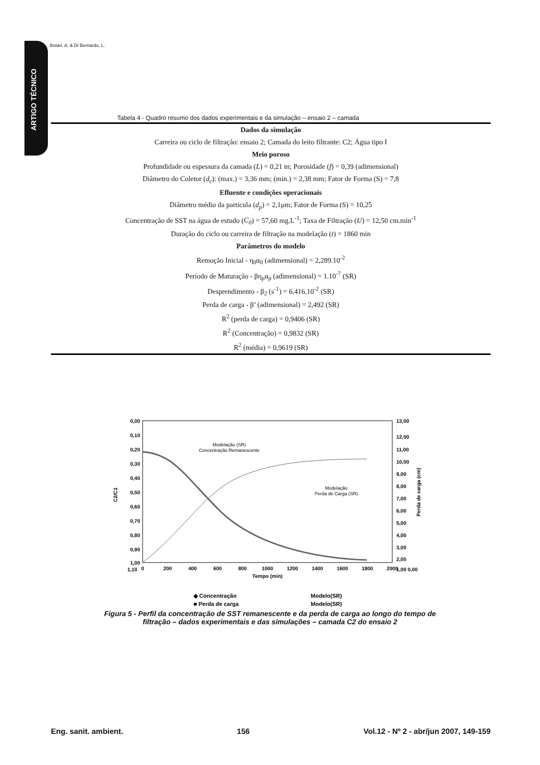ARTIGO TÉCNICO
Botari, A. & Di Bernardo, L.
Tabela 4 - Quadro resumo dos dados experimentais e da simulação – ensaio 2 – camada
| Dados da simulação |
| --- |
| Carreira ou ciclo de filtração: ensaio 2; Camada do leito filtrante: C2; Água tipo I |
| Meio poroso |
| Profundidade ou espessura da camada ( L ) = 0,21 m; Porosidade ( f ) = 0,39 (adimensional) |
| Diâmetro do Coletor ( d<sub>c</sub> ): (max.) = 3,36 mm; (mín.) = 2,38 mm; Fator de Forma (S) = 7,8 |
| Efluente e condições operacionais |
| Diâmetro médio da partícula ( d<sub>p</sub> ) = 2,1μm; Fator de Forma (S) = 10,25 |
| Concentração de SST na água de estudo ( C<sub>0</sub> ) = 57,60 mg.L<sup>-1</sup>; Taxa de Filtração ( U ) = 12,50 cm.min<sup>-1</sup> |
| Duração do ciclo ou carreira de filtração na modelação ( t ) = 1860 min |
| Parâmetros do modelo |
| Remoção Inicial - η<sub>0</sub>α<sub>0</sub> (adimensional) = 2,289.10<sup>-2</sup> |
| Período de Maturação - βη<sub>p</sub>α<sub>p</sub> (adimensional) = 1.10<sup>-7</sup> (SR) |
| Desprendimento - β<sub>2</sub> (s<sup>-1</sup>) = 6,416.10<sup>-2</sup> (SR) |
| Perda de carga - β’ (adimensional) = 2,492 (SR) |
| R<sup>2</sup> (perda de carga) = 0,9406 (SR) |
| R<sup>2</sup> (Concentração) = 0,9832 (SR) |
| R<sup>2</sup> (média) = 0,9619 (SR) |
0,00
0,10
0,20
0,30
0,40
0,50
0,60
0,70
0,80
0,90
1,00
1,10
13,00
12,00
11,00
10,00
9,00
8,00
7,00
6,00
5,00
4,00
3,00
2,00
1,00 0,00
0
200
400
600
800
1000
1200
1400
1600
1800
2000
Tempo (min)
C2/C1
Perda de carga (cm)
Modelação (SR)
Concentração Remanescente
Modelação
Perda de Carga (SR)
◆ Concentração
Modelo(SR)
■ Perda de carga
Modelo(SR)
Figura 5 - Perfil da concentração de SST remanescente e da perda de carga ao longo do tempo de filtração – dados experimentais e das simulações – camada C2 do ensaio 2
Eng. sanit. ambient. 156 Vol.12 - Nº 2 - abr/jun 2007, 149-159